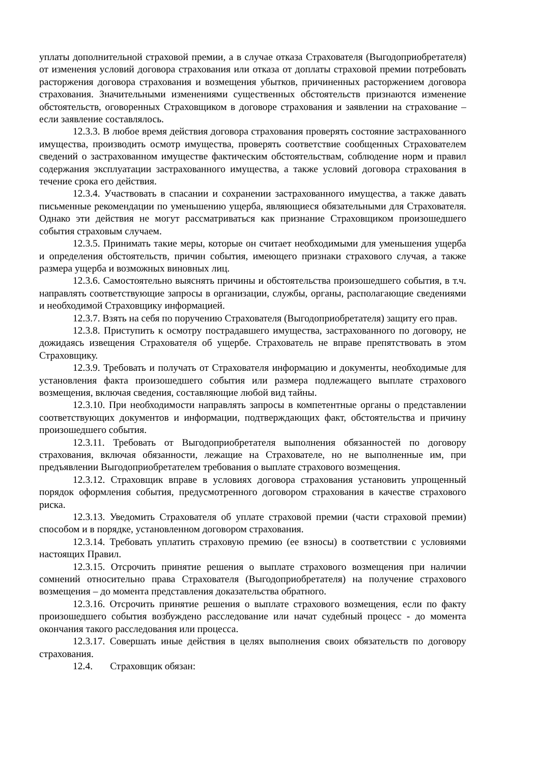уплаты дополнительной страховой премии, а в случае отказа Страхователя (Выгодоприобретателя) от изменения условий договора страхования или отказа от доплаты страховой премии потребовать расторжения договора страхования и возмещения убытков, причиненных расторжением договора страхования. Значительными изменениями существенных обстоятельств признаются изменение обстоятельств, оговоренных Страховщиком в договоре страхования и заявлении на страхование – если заявление составлялось.
12.3.3. В любое время действия договора страхования проверять состояние застрахованного имущества, производить осмотр имущества, проверять соответствие сообщенных Страхователем сведений о застрахованном имуществе фактическим обстоятельствам, соблюдение норм и правил содержания эксплуатации застрахованного имущества, а также условий договора страхования в течение срока его действия.
12.3.4. Участвовать в спасании и сохранении застрахованного имущества, а также давать письменные рекомендации по уменьшению ущерба, являющиеся обязательными для Страхователя. Однако эти действия не могут рассматриваться как признание Страховщиком произошедшего события страховым случаем.
12.3.5. Принимать такие меры, которые он считает необходимыми для уменьшения ущерба и определения обстоятельств, причин события, имеющего признаки страхового случая, а также размера ущерба и возможных виновных лиц.
12.3.6. Самостоятельно выяснять причины и обстоятельства произошедшего события, в т.ч. направлять соответствующие запросы в организации, службы, органы, располагающие сведениями и необходимой Страховщику информацией.
12.3.7. Взять на себя по поручению Страхователя (Выгодоприобретателя) защиту его прав.
12.3.8. Приступить к осмотру пострадавшего имущества, застрахованного по договору, не дожидаясь извещения Страхователя об ущербе. Страхователь не вправе препятствовать в этом Страховщику.
12.3.9. Требовать и получать от Страхователя информацию и документы, необходимые для установления факта произошедшего события или размера подлежащего выплате страхового возмещения, включая сведения, составляющие любой вид тайны.
12.3.10. При необходимости направлять запросы в компетентные органы о представлении соответствующих документов и информации, подтверждающих факт, обстоятельства и причину произошедшего события.
12.3.11. Требовать от Выгодоприобретателя выполнения обязанностей по договору страхования, включая обязанности, лежащие на Страхователе, но не выполненные им, при предъявлении Выгодоприобретателем требования о выплате страхового возмещения.
12.3.12. Страховщик вправе в условиях договора страхования установить упрощенный порядок оформления события, предусмотренного договором страхования в качестве страхового риска.
12.3.13. Уведомить Страхователя об уплате страховой премии (части страховой премии) способом и в порядке, установленном договором страхования.
12.3.14. Требовать уплатить страховую премию (ее взносы) в соответствии с условиями настоящих Правил.
12.3.15. Отсрочить принятие решения о выплате страхового возмещения при наличии сомнений относительно права Страхователя (Выгодоприобретателя) на получение страхового возмещения – до момента представления доказательства обратного.
12.3.16. Отсрочить принятие решения о выплате страхового возмещения, если по факту произошедшего события возбуждено расследование или начат судебный процесс - до момента окончания такого расследования или процесса.
12.3.17. Совершать иные действия в целях выполнения своих обязательств по договору страхования.
12.4. Страховщик обязан: